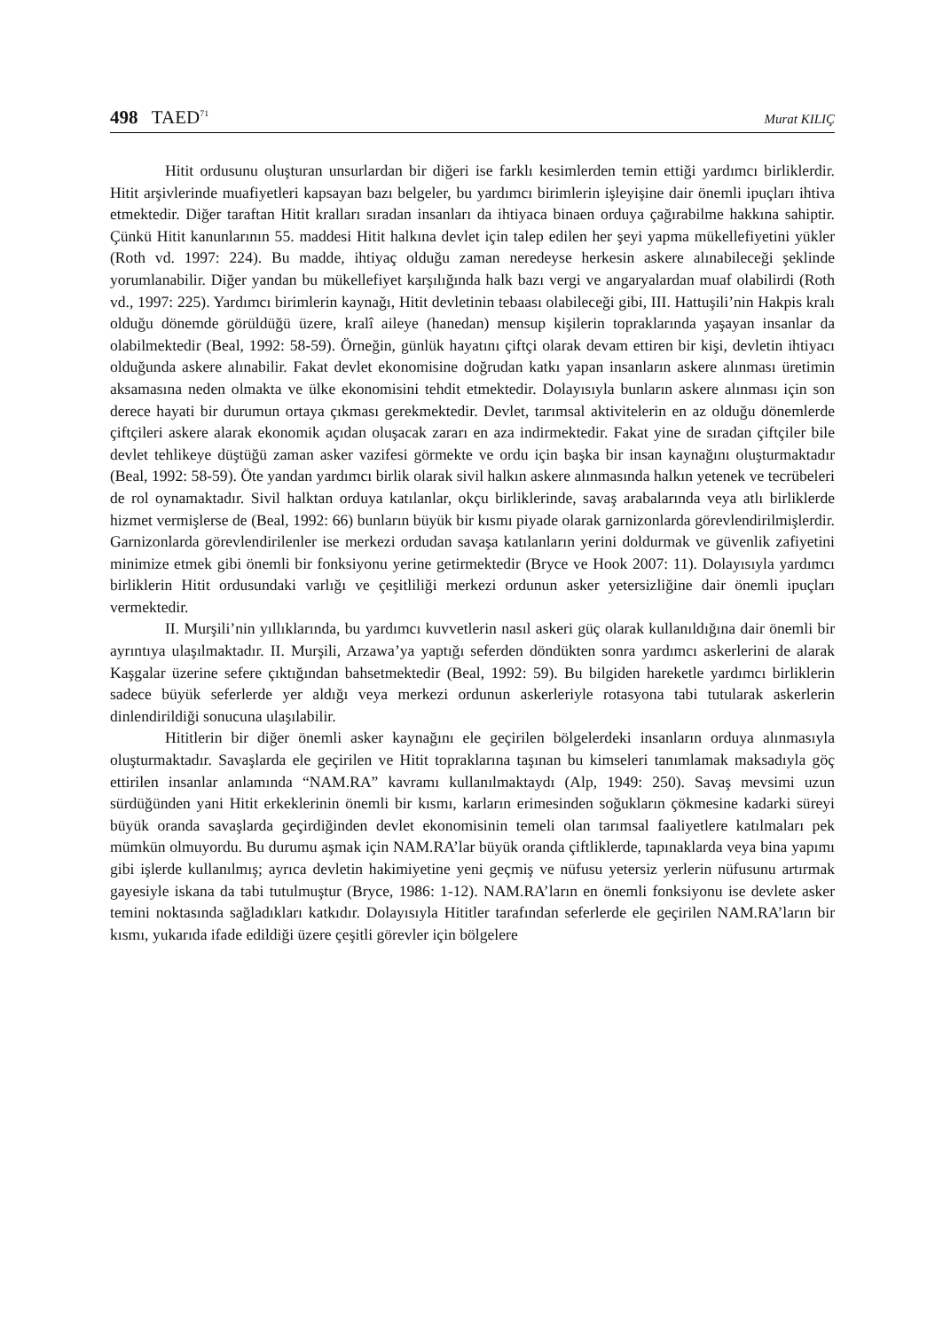498 TAED<sup>71</sup> Murat KILIÇ
Hitit ordusunu oluşturan unsurlardan bir diğeri ise farklı kesimlerden temin ettiği yardımcı birliklerdir. Hitit arşivlerinde muafiyetleri kapsayan bazı belgeler, bu yardımcı birimlerin işleyişine dair önemli ipuçları ihtiva etmektedir. Diğer taraftan Hitit kralları sıradan insanları da ihtiyaca binaen orduya çağırabilme hakkına sahiptir. Çünkü Hitit kanunlarının 55. maddesi Hitit halkına devlet için talep edilen her şeyi yapma mükellefiyetini yükler (Roth vd. 1997: 224). Bu madde, ihtiyaç olduğu zaman neredeyse herkesin askere alınabileceği şeklinde yorumlanabilir. Diğer yandan bu mükellefiyet karşılığında halk bazı vergi ve angaryalardan muaf olabilirdi (Roth vd., 1997: 225). Yardımcı birimlerin kaynağı, Hitit devletinin tebaası olabileceği gibi, III. Hattuşili’nin Hakpis kralı olduğu dönemde görüldüğü üzere, kralî aileye (hanedan) mensup kişilerin topraklarında yaşayan insanlar da olabilmektedir (Beal, 1992: 58-59). Örneğin, günlük hayatını çiftçi olarak devam ettiren bir kişi, devletin ihtiyacı olduğunda askere alınabilir. Fakat devlet ekonomisine doğrudan katkı yapan insanların askere alınması üretimin aksamasına neden olmakta ve ülke ekonomisini tehdit etmektedir. Dolayısıyla bunların askere alınması için son derece hayati bir durumun ortaya çıkması gerekmektedir. Devlet, tarımsal aktivitelerin en az olduğu dönemlerde çiftçileri askere alarak ekonomik açıdan oluşacak zararı en aza indirmektedir. Fakat yine de sıradan çiftçiler bile devlet tehlikeye düştüğü zaman asker vazifesi görmekte ve ordu için başka bir insan kaynağını oluşturmaktadır (Beal, 1992: 58-59). Öte yandan yardımcı birlik olarak sivil halkın askere alınmasında halkın yetenek ve tecrübeleri de rol oynamaktadır. Sivil halktan orduya katılanlar, okçu birliklerinde, savaş arabalarında veya atlı birliklerde hizmet vermişlerse de (Beal, 1992: 66) bunların büyük bir kısmı piyade olarak garnizonlarda görevlendirilmişlerdir. Garnizonlarda görevlendirilenler ise merkezi ordudan savaşa katılanların yerini doldurmak ve güvenlik zafiyetini minimize etmek gibi önemli bir fonksiyonu yerine getirmektedir (Bryce ve Hook 2007: 11). Dolayısıyla yardımcı birliklerin Hitit ordusundaki varlığı ve çeşitliliği merkezi ordunun asker yetersizliğine dair önemli ipuçları vermektedir.
II. Murşili’nin yıllıklarında, bu yardımcı kuvvetlerin nasıl askeri güç olarak kullanıldığına dair önemli bir ayrıntıya ulaşılmaktadır. II. Murşili, Arzawa’ya yaptığı seferden döndükten sonra yardımcı askerlerini de alarak Kaşgalar üzerine sefere çıktığından bahsetmektedir (Beal, 1992: 59). Bu bilgiden hareketle yardımcı birliklerin sadece büyük seferlerde yer aldığı veya merkezi ordunun askerleriyle rotasyona tabi tutularak askerlerin dinlendirildiği sonucuna ulaşılabilir.
Hititlerin bir diğer önemli asker kaynağını ele geçirilen bölgelerdeki insanların orduya alınmasıyla oluşturmaktadır. Savaşlarda ele geçirilen ve Hitit topraklarına taşınan bu kimseleri tanımlamak maksadıyla göç ettirilen insanlar anlamında “NAM.RA” kavramı kullanılmaktaydı (Alp, 1949: 250). Savaş mevsimi uzun sürdüğünden yani Hitit erkeklerinin önemli bir kısmı, karların erimesinden soğukların çökmesine kadarki süreyi büyük oranda savaşlarda geçirdiğinden devlet ekonomisinin temeli olan tarımsal faaliyetlere katılmaları pek mümkün olmuyordu. Bu durumu aşmak için NAM.RA’lar büyük oranda çiftliklerde, tapınaklarda veya bina yapımı gibi işlerde kullanılmış; ayrıca devletin hakimiyetine yeni geçmiş ve nüfusu yetersiz yerlerin nüfusunu artırmak gayesiyle iskana da tabi tutulmuştur (Bryce, 1986: 1-12). NAM.RA’ların en önemli fonksiyonu ise devlete asker temini noktasında sağladıkları katkıdır. Dolayısıyla Hititler tarafından seferlerde ele geçirilen NAM.RA’ların bir kısmı, yukarıda ifade edildiği üzere çeşitli görevler için bölgelere